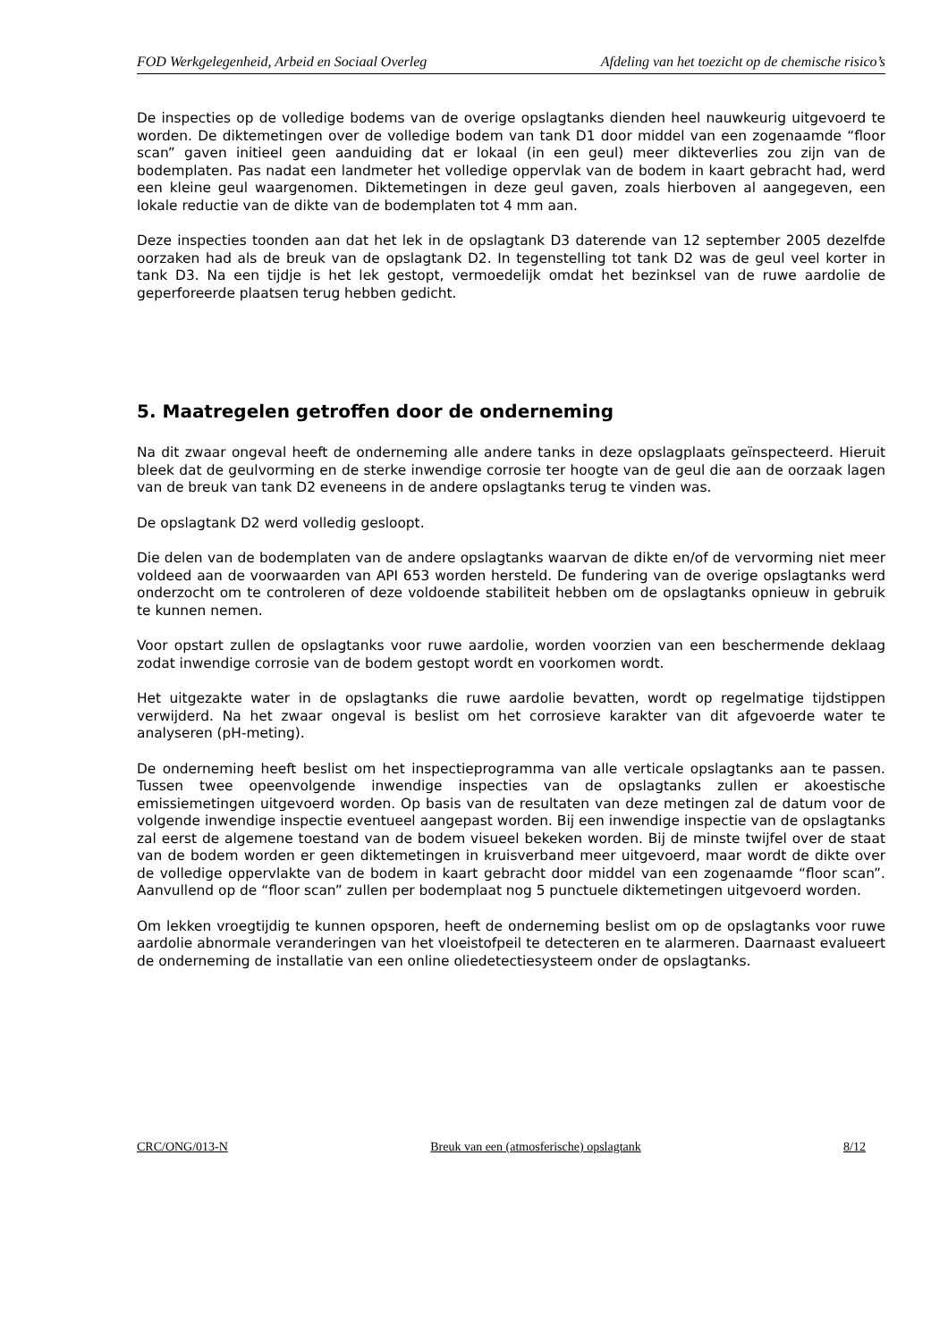FOD Werkgelegenheid, Arbeid en Sociaal Overleg Afdeling van het toezicht op de chemische risico’s
De inspecties op de volledige bodems van de overige opslagtanks dienden heel nauwkeurig uitgevoerd te worden. De diktemetingen over de volledige bodem van tank D1 door middel van een zogenaamde “floor scan” gaven initieel geen aanduiding dat er lokaal (in een geul) meer dikteverlies zou zijn van de bodemplaten. Pas nadat een landmeter het volledige oppervlak van de bodem in kaart gebracht had, werd een kleine geul waargenomen. Diktemetingen in deze geul gaven, zoals hierboven al aangegeven, een lokale reductie van de dikte van de bodemplaten tot 4 mm aan.
Deze inspecties toonden aan dat het lek in de opslagtank D3 daterende van 12 september 2005 dezelfde oorzaken had als de breuk van de opslagtank D2. In tegenstelling tot tank D2 was de geul veel korter in tank D3. Na een tijdje is het lek gestopt, vermoedelijk omdat het bezinksel van de ruwe aardolie de geperforeerde plaatsen terug hebben gedicht.
5. Maatregelen getroffen door de onderneming
Na dit zwaar ongeval heeft de onderneming alle andere tanks in deze opslagplaats geïnspecteerd. Hieruit bleek dat de geulvorming en de sterke inwendige corrosie ter hoogte van de geul die aan de oorzaak lagen van de breuk van tank D2 eveneens in de andere opslagtanks terug te vinden was.
De opslagtank D2 werd volledig gesloopt.
Die delen van de bodemplaten van de andere opslagtanks waarvan de dikte en/of de vervorming niet meer voldeed aan de voorwaarden van API 653 worden hersteld. De fundering van de overige opslagtanks werd onderzocht om te controleren of deze voldoende stabiliteit hebben om de opslagtanks opnieuw in gebruik te kunnen nemen.
Voor opstart zullen de opslagtanks voor ruwe aardolie, worden voorzien van een beschermende deklaag zodat inwendige corrosie van de bodem gestopt wordt en voorkomen wordt.
Het uitgezakte water in de opslagtanks die ruwe aardolie bevatten, wordt op regelmatige tijdstippen verwijderd. Na het zwaar ongeval is beslist om het corrosieve karakter van dit afgevoerde water te analyseren (pH-meting).
De onderneming heeft beslist om het inspectieprogramma van alle verticale opslagtanks aan te passen. Tussen twee opeenvolgende inwendige inspecties van de opslagtanks zullen er akoestische emissiemetingen uitgevoerd worden. Op basis van de resultaten van deze metingen zal de datum voor de volgende inwendige inspectie eventueel aangepast worden. Bij een inwendige inspectie van de opslagtanks zal eerst de algemene toestand van de bodem visueel bekeken worden. Bij de minste twijfel over de staat van de bodem worden er geen diktemetingen in kruisverband meer uitgevoerd, maar wordt de dikte over de volledige oppervlakte van de bodem in kaart gebracht door middel van een zogenaamde “floor scan”. Aanvullend op de “floor scan” zullen per bodemplaat nog 5 punctuele diktemetingen uitgevoerd worden.
Om lekken vroegtijdig te kunnen opsporen, heeft de onderneming beslist om op de opslagtanks voor ruwe aardolie abnormale veranderingen van het vloeistofpeil te detecteren en te alarmeren. Daarnaast evalueert de onderneming de installatie van een online oliedetectiesysteem onder de opslagtanks.
CRC/ONG/013-N Breuk van een (atmosferische) opslagtank 8/12